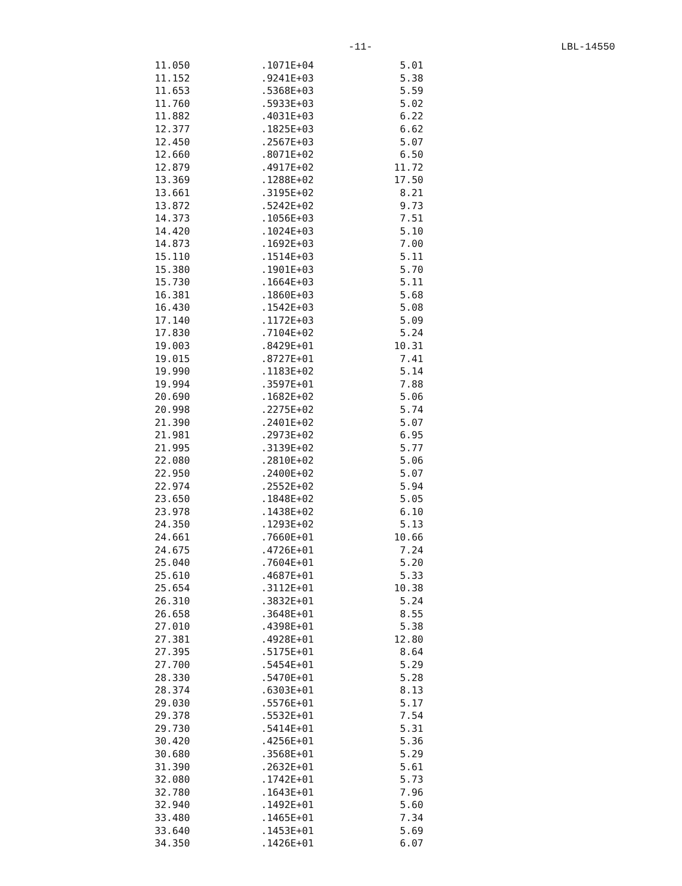-11- LBL-14550
| 11.050 | .1071E+04 | 5.01 |
| 11.152 | .9241E+03 | 5.38 |
| 11.653 | .5368E+03 | 5.59 |
| 11.760 | .5933E+03 | 5.02 |
| 11.882 | .4031E+03 | 6.22 |
| 12.377 | .1825E+03 | 6.62 |
| 12.450 | .2567E+03 | 5.07 |
| 12.660 | .8071E+02 | 6.50 |
| 12.879 | .4917E+02 | 11.72 |
| 13.369 | .1288E+02 | 17.50 |
| 13.661 | .3195E+02 | 8.21 |
| 13.872 | .5242E+02 | 9.73 |
| 14.373 | .1056E+03 | 7.51 |
| 14.420 | .1024E+03 | 5.10 |
| 14.873 | .1692E+03 | 7.00 |
| 15.110 | .1514E+03 | 5.11 |
| 15.380 | .1901E+03 | 5.70 |
| 15.730 | .1664E+03 | 5.11 |
| 16.381 | .1860E+03 | 5.68 |
| 16.430 | .1542E+03 | 5.08 |
| 17.140 | .1172E+03 | 5.09 |
| 17.830 | .7104E+02 | 5.24 |
| 19.003 | .8429E+01 | 10.31 |
| 19.015 | .8727E+01 | 7.41 |
| 19.990 | .1183E+02 | 5.14 |
| 19.994 | .3597E+01 | 7.88 |
| 20.690 | .1682E+02 | 5.06 |
| 20.998 | .2275E+02 | 5.74 |
| 21.390 | .2401E+02 | 5.07 |
| 21.981 | .2973E+02 | 6.95 |
| 21.995 | .3139E+02 | 5.77 |
| 22.080 | .2810E+02 | 5.06 |
| 22.950 | .2400E+02 | 5.07 |
| 22.974 | .2552E+02 | 5.94 |
| 23.650 | .1848E+02 | 5.05 |
| 23.978 | .1438E+02 | 6.10 |
| 24.350 | .1293E+02 | 5.13 |
| 24.661 | .7660E+01 | 10.66 |
| 24.675 | .4726E+01 | 7.24 |
| 25.040 | .7604E+01 | 5.20 |
| 25.610 | .4687E+01 | 5.33 |
| 25.654 | .3112E+01 | 10.38 |
| 26.310 | .3832E+01 | 5.24 |
| 26.658 | .3648E+01 | 8.55 |
| 27.010 | .4398E+01 | 5.38 |
| 27.381 | .4928E+01 | 12.80 |
| 27.395 | .5175E+01 | 8.64 |
| 27.700 | .5454E+01 | 5.29 |
| 28.330 | .5470E+01 | 5.28 |
| 28.374 | .6303E+01 | 8.13 |
| 29.030 | .5576E+01 | 5.17 |
| 29.378 | .5532E+01 | 7.54 |
| 29.730 | .5414E+01 | 5.31 |
| 30.420 | .4256E+01 | 5.36 |
| 30.680 | .3568E+01 | 5.29 |
| 31.390 | .2632E+01 | 5.61 |
| 32.080 | .1742E+01 | 5.73 |
| 32.780 | .1643E+01 | 7.96 |
| 32.940 | .1492E+01 | 5.60 |
| 33.480 | .1465E+01 | 7.34 |
| 33.640 | .1453E+01 | 5.69 |
| 34.350 | .1426E+01 | 6.07 |